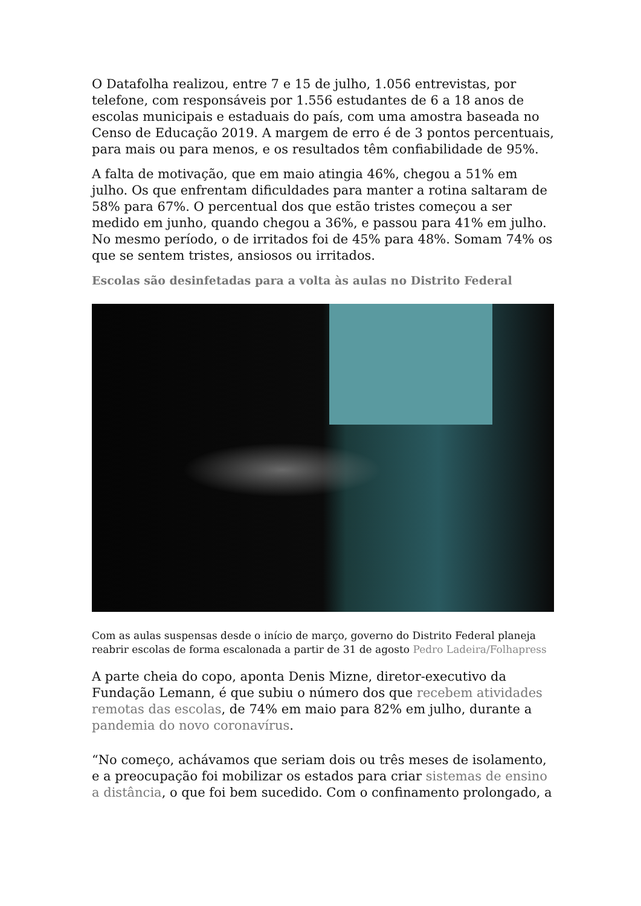O Datafolha realizou, entre 7 e 15 de julho, 1.056 entrevistas, por telefone, com responsáveis por 1.556 estudantes de 6 a 18 anos de escolas municipais e estaduais do país, com uma amostra baseada no Censo de Educação 2019. A margem de erro é de 3 pontos percentuais, para mais ou para menos, e os resultados têm confiabilidade de 95%.
A falta de motivação, que em maio atingia 46%, chegou a 51% em julho. Os que enfrentam dificuldades para manter a rotina saltaram de 58% para 67%. O percentual dos que estão tristes começou a ser medido em junho, quando chegou a 36%, e passou para 41% em julho. No mesmo período, o de irritados foi de 45% para 48%. Somam 74% os que se sentem tristes, ansiosos ou irritados.
Escolas são desinfetadas para a volta às aulas no Distrito Federal
Com as aulas suspensas desde o início de março, governo do Distrito Federal planeja reabrir escolas de forma escalonada a partir de 31 de agosto Pedro Ladeira/Folhapress
A parte cheia do copo, aponta Denis Mizne, diretor-executivo da Fundação Lemann, é que subiu o número dos que recebem atividades remotas das escolas, de 74% em maio para 82% em julho, durante a pandemia do novo coronavírus.
“No começo, achávamos que seriam dois ou três meses de isolamento, e a preocupação foi mobilizar os estados para criar sistemas de ensino a distância, o que foi bem sucedido. Com o confinamento prolongado, a